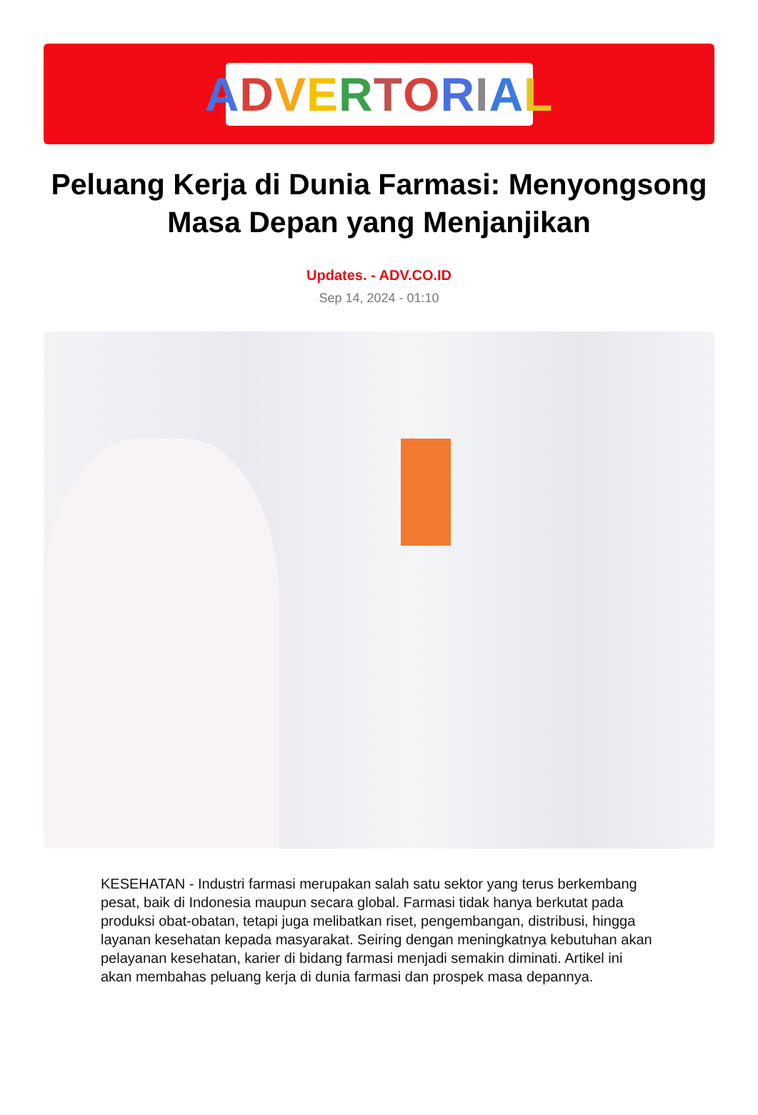ADVERTORIAL
Peluang Kerja di Dunia Farmasi: Menyongsong Masa Depan yang Menjanjikan
Updates. - ADV.CO.ID
Sep 14, 2024 - 01:10
KESEHATAN - Industri farmasi merupakan salah satu sektor yang terus berkembang pesat, baik di Indonesia maupun secara global. Farmasi tidak hanya berkutat pada produksi obat-obatan, tetapi juga melibatkan riset, pengembangan, distribusi, hingga layanan kesehatan kepada masyarakat. Seiring dengan meningkatnya kebutuhan akan pelayanan kesehatan, karier di bidang farmasi menjadi semakin diminati. Artikel ini akan membahas peluang kerja di dunia farmasi dan prospek masa depannya.